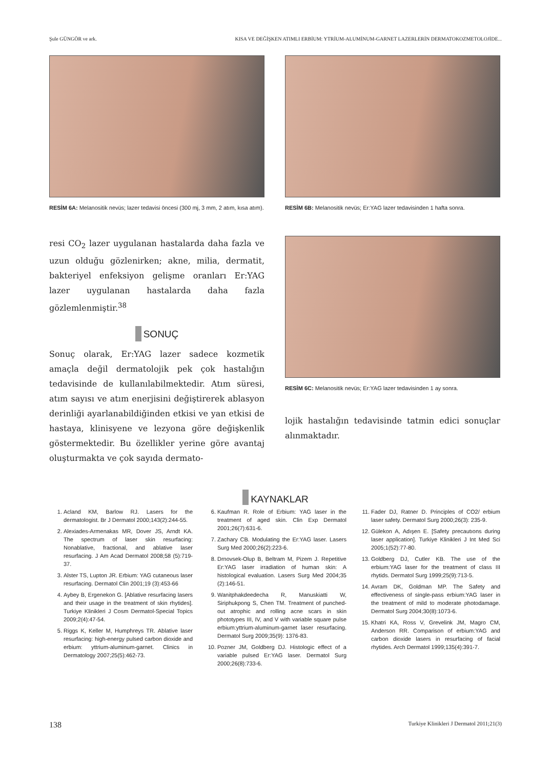Şule GÜNGÖR ve ark. KISA VE DEĞİŞKEN ATIMLI ERBİUM: YTRİUM-ALUMİNUM-GARNET LAZERLERİN DERMATOKOZMETOLOJİDE...
RESİM 6A: Melanositik nevüs; lazer tedavisi öncesi (300 mj, 3 mm, 2 atım, kısa atım).
RESİM 6B: Melanositik nevüs; Er:YAG lazer tedavisinden 1 hafta sonra.
resi CO<sub>2</sub> lazer uygulanan hastalarda daha fazla ve uzun olduğu gözlenirken; akne, milia, dermatit, bakteriyel enfeksiyon gelişme oranları Er:YAG lazer uygulanan hastalarda daha fazla gözlemlenmiştir.<sup>38</sup>
SONUÇ
Sonuç olarak, Er:YAG lazer sadece kozmetik amaçla değil dermatolojik pek çok hastalığın tedavisinde de kullanılabilmektedir. Atım süresi, atım sayısı ve atım enerjisini değiştirerek ablasyon derinliği ayarlanabildiğinden etkisi ve yan etkisi de hastaya, klinisyene ve lezyona göre değişkenlik göstermektedir. Bu özellikler yerine göre avantaj oluşturmakta ve çok sayıda dermato-
RESİM 6C: Melanositik nevüs; Er:YAG lazer tedavisinden 1 ay sonra.
lojik hastalığın tedavisinde tatmin edici sonuçlar alınmaktadır.
KAYNAKLAR
1. Acland KM, Barlow RJ. Lasers for the dermatologist. Br J Dermatol 2000;143(2):244-55.
2. Alexiades-Armenakas MR, Dover JS, Arndt KA. The spectrum of laser skin resurfacing: Nonablative, fractional, and ablative laser resurfacing. J Am Acad Dermatol 2008;58 (5):719-37.
3. Alster TS, Lupton JR. Erbium: YAG cutaneous laser resurfacing. Dermatol Clin 2001;19 (3):453-66
4. Aybey B, Ergenekon G. [Ablative resurfacing lasers and their usage in the treatment of skin rhytides]. Turkiye Klinikleri J Cosm Dermatol-Special Topics 2009;2(4):47-54.
5. Riggs K, Keller M, Humphreys TR. Ablative laser resurfacing: high-energy pulsed carbon dioxide and erbium: yttrium-aluminum-garnet. Clinics in Dermatology 2007;25(5):462-73.
6. Kaufman R. Role of Erbium: YAG laser in the treatment of aged skin. Clin Exp Dermatol 2001;26(7):631-6.
7. Zachary CB. Modulating the Er:YAG laser. Lasers Surg Med 2000;26(2):223-6.
8. Drnovsek-Olup B, Beltram M, Pizem J. Repetitive Er:YAG laser irradiation of human skin: A histological evaluation. Lasers Surg Med 2004;35 (2):146-51.
9. Wanitphakdeedecha R, Manuskiatti W, Siriphukpong S, Chen TM. Treatment of punched-out atrophic and rolling acne scars in skin phototypes III, IV, and V with variable square pulse erbium:yttrium-aluminum-garnet laser resurfacing. Dermatol Surg 2009;35(9): 1376-83.
10. Pozner JM, Goldberg DJ. Histologic effect of a variable pulsed Er:YAG laser. Dermatol Surg 2000;26(8):733-6.
11. Fader DJ, Ratner D. Principles of CO2/ erbium laser safety. Dermatol Surg 2000;26(3): 235-9.
12. Gülekon A, Adışen E. [Safety precautıons during laser application]. Turkiye Klinikleri J Int Med Sci 2005;1(52):77-80.
13. Goldberg DJ, Cutler KB. The use of the erbium:YAG laser for the treatment of class III rhytids. Dermatol Surg 1999;25(9):713-5.
14. Avram DK, Goldman MP. The Safety and effectiveness of single-pass erbium:YAG laser in the treatment of mild to moderate photodamage. Dermatol Surg 2004;30(8):1073-6.
15. Khatri KA, Ross V, Grevelink JM, Magro CM, Anderson RR. Comparison of erbium:YAG and carbon dioxide lasers in resurfacing of facial rhytides. Arch Dermatol 1999;135(4):391-7.
138 Turkiye Klinikleri J Dermatol 2011;21(3)